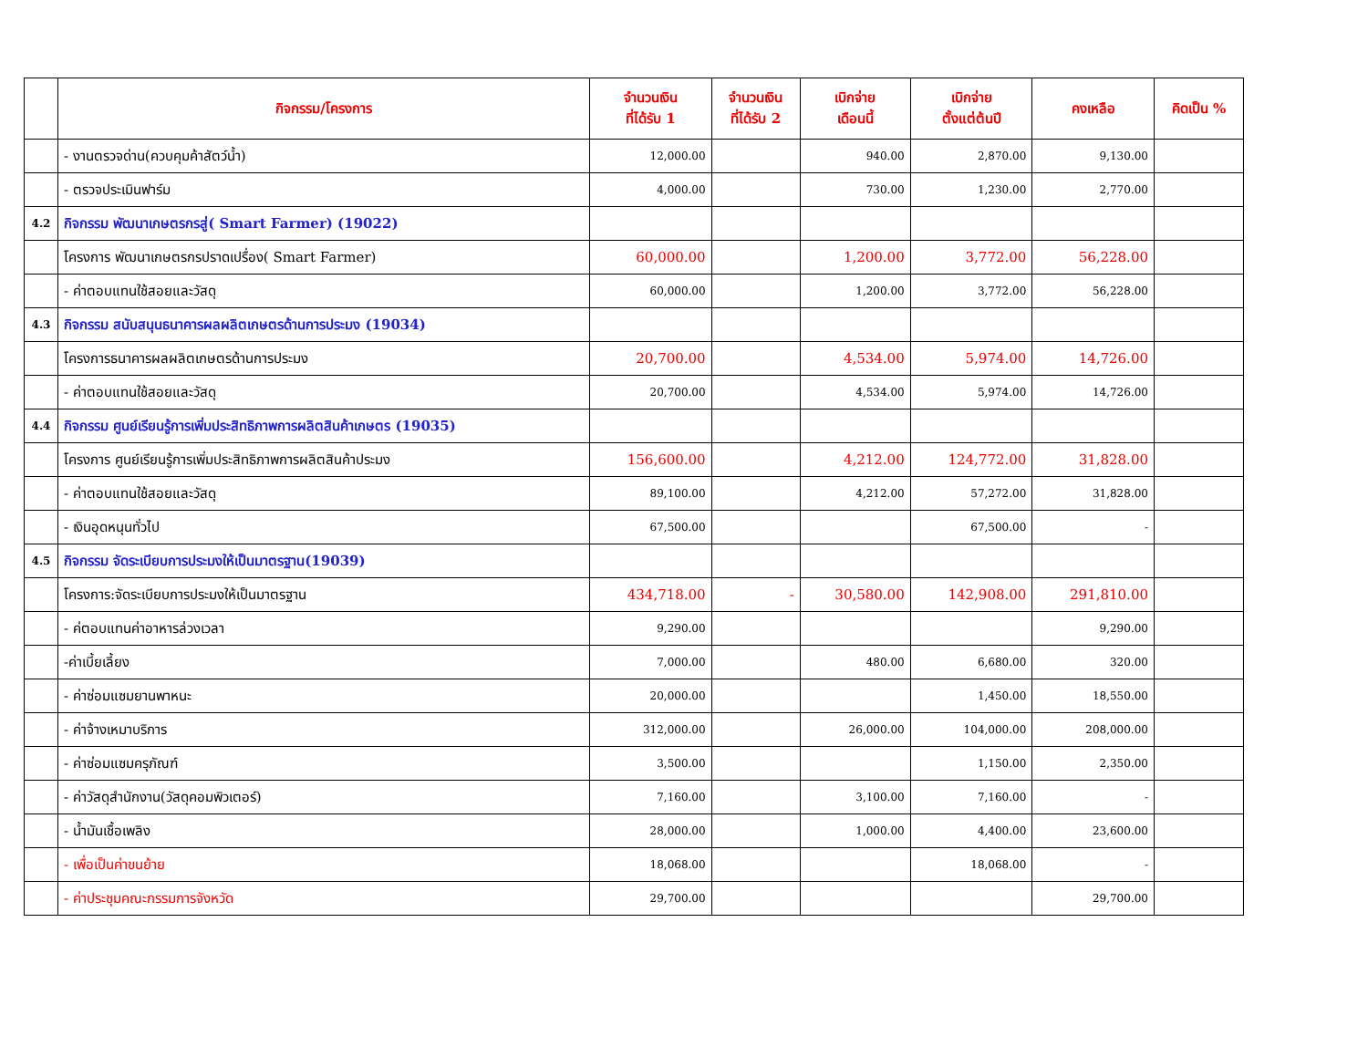| | กิจกรรม/โครงการ | จำนวนเงิน ที่ได้รับ 1 | จำนวนเงิน ที่ได้รับ 2 | เบิกจ่าย เดือนนี้ | เบิกจ่าย ตั้งแต่ต้นปี | คงเหลือ | คิดเป็น % |
| --- | --- | --- | --- | --- | --- | --- | --- |
| | - งานตรวจด่าน(ควบคุมค้าสัตว์น้ำ) | 12,000.00 | | 940.00 | 2,870.00 | 9,130.00 | |
| | - ตรวจประเมินฟาร์ม | 4,000.00 | | 730.00 | 1,230.00 | 2,770.00 | |
| 4.2 | กิจกรรม พัฒนาเกษตรกรสู่( Smart Farmer) (19022) | | | | | | |
| | โครงการ พัฒนาเกษตรกรปราดเปรื่อง( Smart Farmer) | 60,000.00 | | 1,200.00 | 3,772.00 | 56,228.00 | |
| | - ค่าตอบแทนใช้สอยและวัสดุ | 60,000.00 | | 1,200.00 | 3,772.00 | 56,228.00 | |
| 4.3 | กิจกรรม สนับสนุนธนาคารผลผลิตเกษตรด้านการประมง (19034) | | | | | | |
| | โครงการธนาคารผลผลิตเกษตรด้านการประมง | 20,700.00 | | 4,534.00 | 5,974.00 | 14,726.00 | |
| | - ค่าตอบแทนใช้สอยและวัสดุ | 20,700.00 | | 4,534.00 | 5,974.00 | 14,726.00 | |
| 4.4 | กิจกรรม ศูนย์เรียนรู้การเพิ่มประสิทธิภาพการผลิตสินค้าเกษตร (19035) | | | | | | |
| | โครงการ ศูนย์เรียนรู้การเพิ่มประสิทธิภาพการผลิตสินค้าประมง | 156,600.00 | | 4,212.00 | 124,772.00 | 31,828.00 | |
| | - ค่าตอบแทนใช้สอยและวัสดุ | 89,100.00 | | 4,212.00 | 57,272.00 | 31,828.00 | |
| | - เงินอุดหนุนทั่วไป | 67,500.00 | | | 67,500.00 | - | |
| 4.5 | กิจกรรม จัดระเบียบการประมงให้เป็นมาตรฐาน(19039) | | | | | | |
| | โครงการ:จัดระเบียบการประมงให้เป็นมาตรฐาน | 434,718.00 | - | 30,580.00 | 142,908.00 | 291,810.00 | |
| | - ค่ตอบแทนค่าอาหารล่วงเวลา | 9,290.00 | | | | 9,290.00 | |
| | -ค่าเบี้ยเลี้ยง | 7,000.00 | | 480.00 | 6,680.00 | 320.00 | |
| | - ค่าซ่อมแซมยานพาหนะ | 20,000.00 | | | 1,450.00 | 18,550.00 | |
| | - ค่าจ้างเหมาบริการ | 312,000.00 | | 26,000.00 | 104,000.00 | 208,000.00 | |
| | - ค่าซ่อมแซมครุภัณฑ์ | 3,500.00 | | | 1,150.00 | 2,350.00 | |
| | - ค่าวัสดุสำนักงาน(วัสดุคอมพิวเตอร์) | 7,160.00 | | 3,100.00 | 7,160.00 | - | |
| | - น้ำมันเชื้อเพลิง | 28,000.00 | | 1,000.00 | 4,400.00 | 23,600.00 | |
| | - เพื่อเป็นค่าขนย้าย | 18,068.00 | | | 18,068.00 | - | |
| | - ค่าประชุมคณะกรรมการจังหวัด | 29,700.00 | | | | 29,700.00 | |